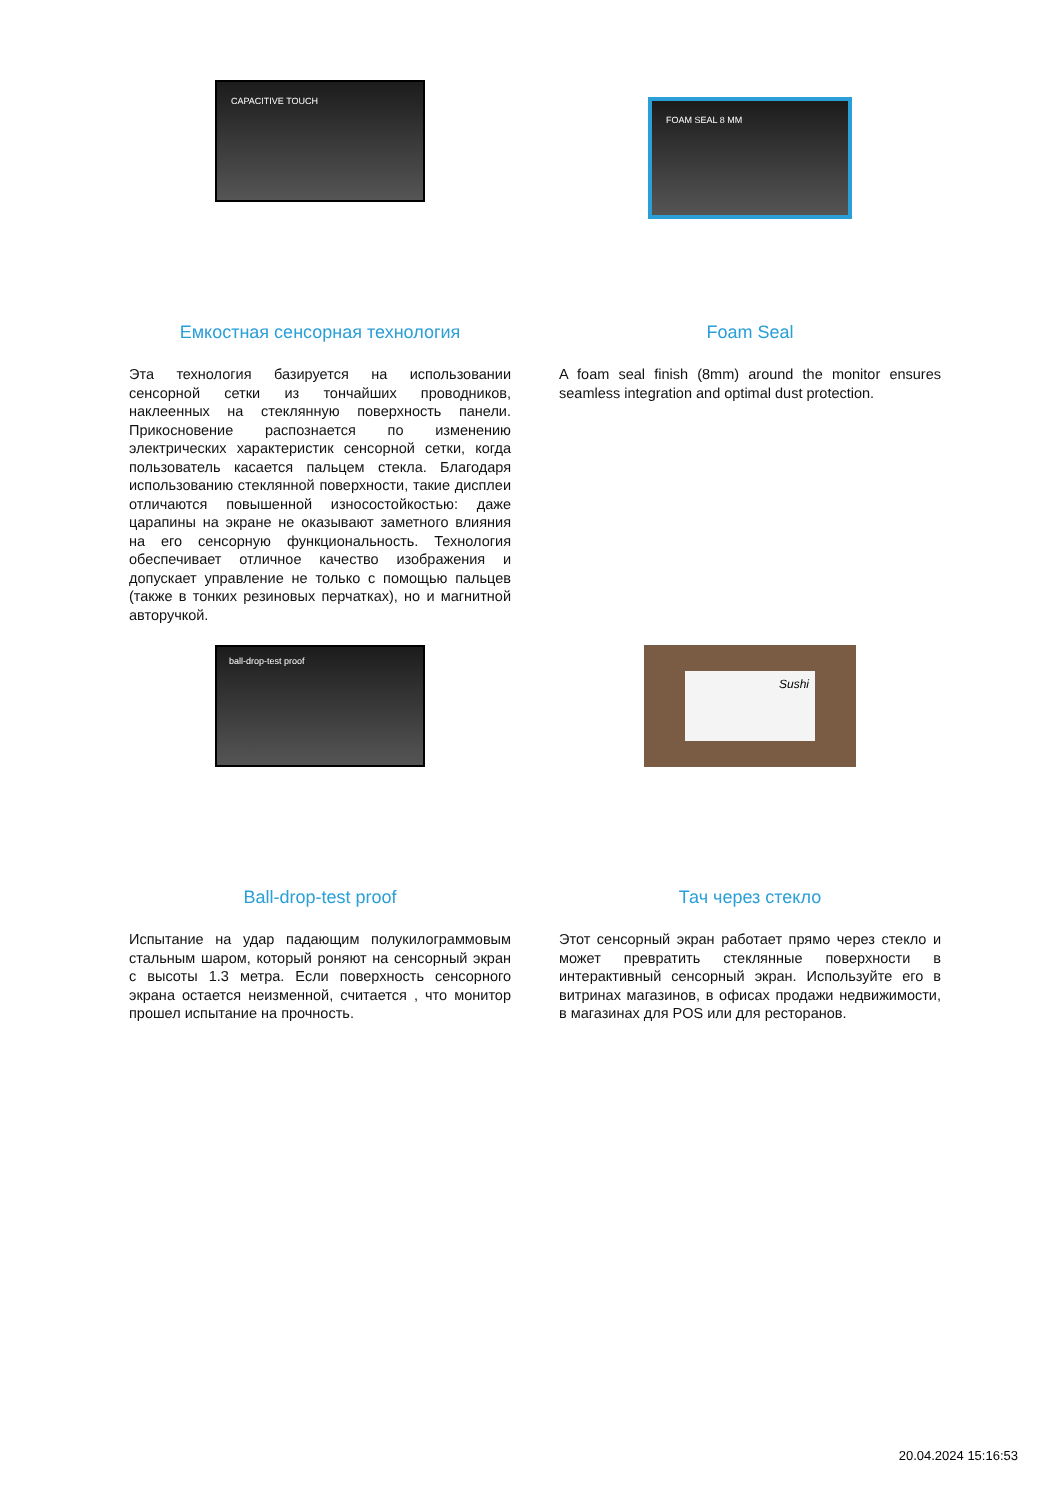CAPACITIVE TOUCH
Емкостная сенсорная технология
Эта технология базируется на использовании сенсорной сетки из тончайших проводников, наклеенных на стеклянную поверхность панели. Прикосновение распознается по изменению электрических характеристик сенсорной сетки, когда пользователь касается пальцем стекла. Благодаря использованию стеклянной поверхности, такие дисплеи отличаются повышенной износостойкостью: даже царапины на экране не оказывают заметного влияния на его сенсорную функциональность. Технология обеспечивает отличное качество изображения и допускает управление не только с помощью пальцев (также в тонких резиновых перчатках), но и магнитной авторучкой.
FOAM SEAL 8 MM
Foam Seal
A foam seal finish (8mm) around the monitor ensures seamless integration and optimal dust protection.
ball-drop-test proof
Ball-drop-test proof
Испытание на удар падающим полукилограммовым стальным шаром, который роняют на сенсорный экран с высоты 1.3 метра. Если поверхность сенсорного экрана остается неизменной, считается , что монитор прошел испытание на прочность.
Sushi
Тач через стекло
Этот сенсорный экран работает прямо через стекло и может превратить стеклянные поверхности в интерактивный сенсорный экран. Используйте его в витринах магазинов, в офисах продажи недвижимости, в магазинах для POS или для ресторанов.
20.04.2024 15:16:53